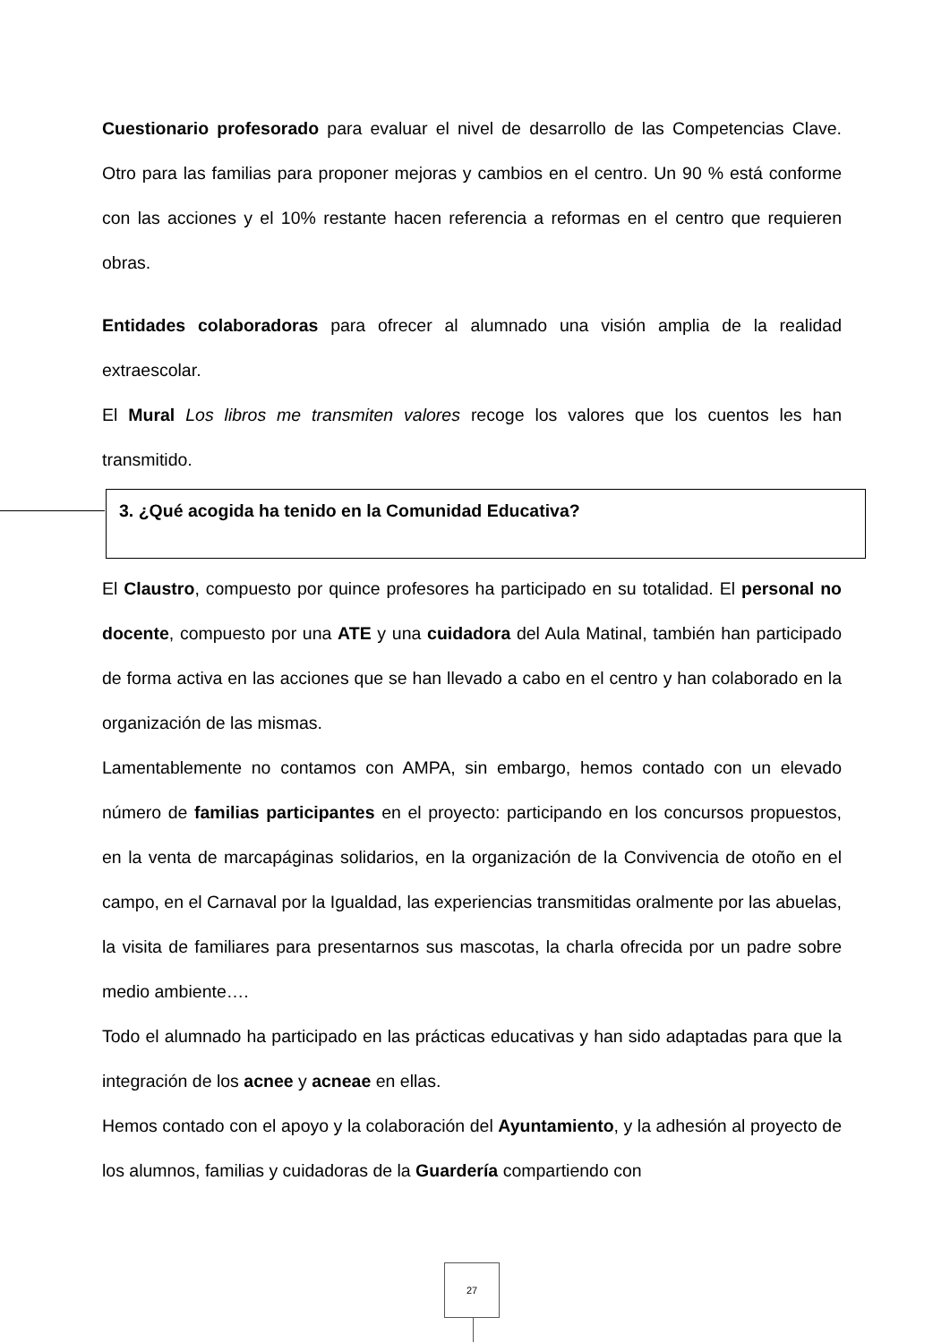Cuestionario profesorado para evaluar el nivel de desarrollo de las Competencias Clave. Otro para las familias para proponer mejoras y cambios en el centro. Un 90 % está conforme con las acciones y el 10% restante hacen referencia a reformas en el centro que requieren obras.
Entidades colaboradoras para ofrecer al alumnado una visión amplia de la realidad extraescolar.
El Mural Los libros me transmiten valores recoge los valores que los cuentos les han transmitido.
3. ¿Qué acogida ha tenido en la Comunidad Educativa?
El Claustro, compuesto por quince profesores ha participado en su totalidad. El personal no docente, compuesto por una ATE y una cuidadora del Aula Matinal, también han participado de forma activa en las acciones que se han llevado a cabo en el centro y han colaborado en la organización de las mismas.
Lamentablemente no contamos con AMPA, sin embargo, hemos contado con un elevado número de familias participantes en el proyecto: participando en los concursos propuestos, en la venta de marcapáginas solidarios, en la organización de la Convivencia de otoño en el campo, en el Carnaval por la Igualdad, las experiencias transmitidas oralmente por las abuelas, la visita de familiares para presentarnos sus mascotas, la charla ofrecida por un padre sobre medio ambiente….
Todo el alumnado ha participado en las prácticas educativas y han sido adaptadas para que la integración de los acnee y acneae en ellas.
Hemos contado con el apoyo y la colaboración del Ayuntamiento, y la adhesión al proyecto de los alumnos, familias y cuidadoras de la Guardería compartiendo con
27